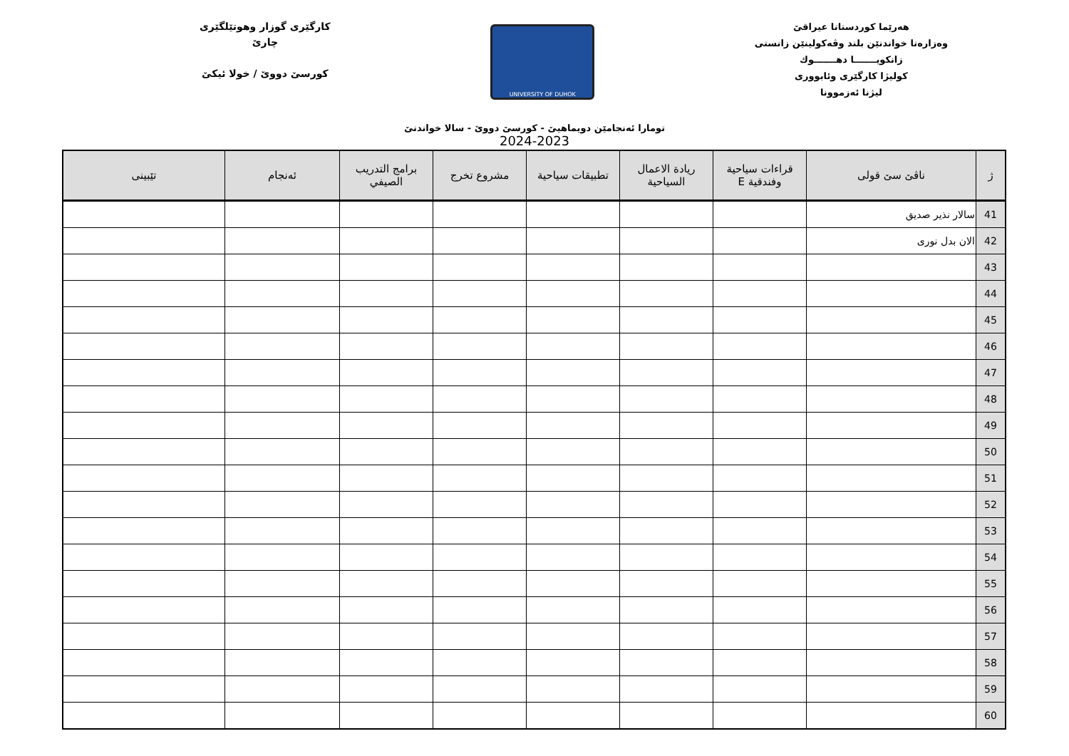هەرێما كوردستانا عيراقێ
وەزارەتا خواندنێن بلند وڤەكولينێن زانستى
زانكويـــــــا دهـــــــوك
كوليژا كارگێرى وئابوورى
ليژنا ئەزموونا
UNIVERSITY OF DUHOK
كارگێرى گوزار وهوتێلگێرى
چارێ
كورسێ دووێ / خولا ئيكێ
تومارا ئەنجامێن دويماهيێ - كورسێ دووێ - سالا خواندنێ
2024-2023
| ژ | ناڤێ سێ قولى | قراءات سياحية وفندقية E | ريادة الاعمال السياحية | تطبيقات سياحية | مشروع تخرج | برامج التدريب الصيفي | ئەنجام | تێبينى |
| --- | --- | --- | --- | --- | --- | --- | --- | --- |
| 41 | سالار نذير صديق | | | | | | | |
| 42 | الان بدل نورى | | | | | | | |
| 43 | | | | | | | | |
| 44 | | | | | | | | |
| 45 | | | | | | | | |
| 46 | | | | | | | | |
| 47 | | | | | | | | |
| 48 | | | | | | | | |
| 49 | | | | | | | | |
| 50 | | | | | | | | |
| 51 | | | | | | | | |
| 52 | | | | | | | | |
| 53 | | | | | | | | |
| 54 | | | | | | | | |
| 55 | | | | | | | | |
| 56 | | | | | | | | |
| 57 | | | | | | | | |
| 58 | | | | | | | | |
| 59 | | | | | | | | |
| 60 | | | | | | | | |